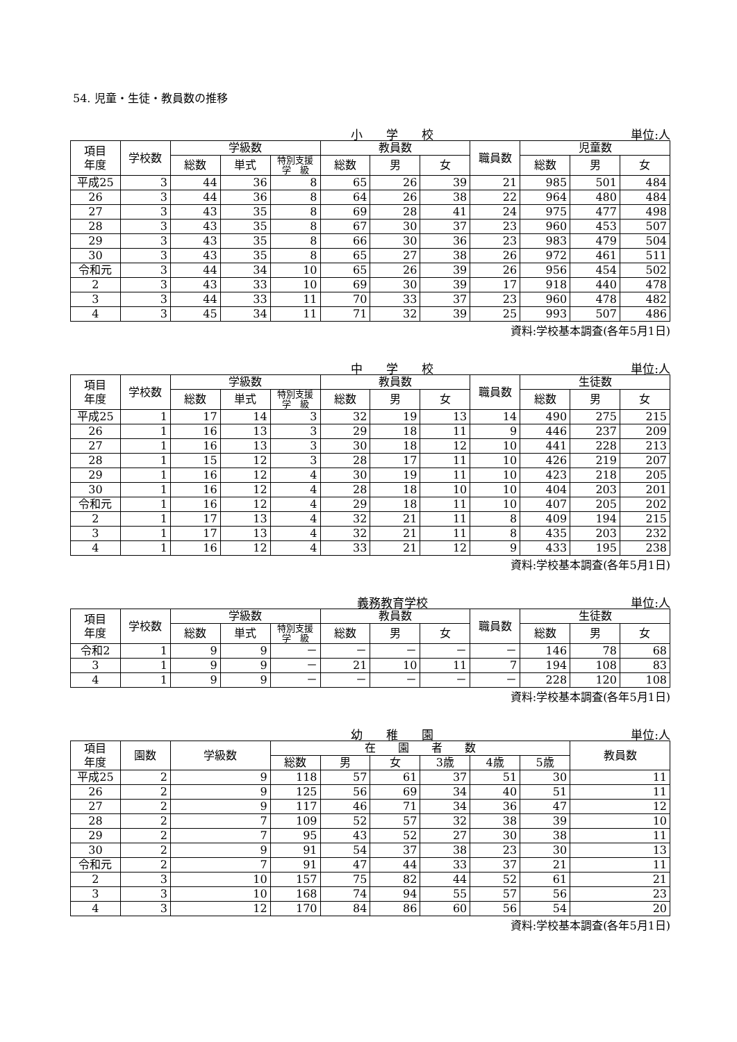54. 児童・生徒・教員数の推移
小　　学　　校 単位:人
| 項目 年度 | 学校数 | 学級数 | | | 教員数 | | | 職員数 | 児童数 | | |
| --- | --- | --- | --- | --- | --- | --- | --- | --- | --- | --- | --- |
| | | 総数 | 単式 | 特別支援 学 級 | 総数 | 男 | 女 | | 総数 | 男 | 女 |
| 平成25 | 3 | 44 | 36 | 8 | 65 | 26 | 39 | 21 | 985 | 501 | 484 |
| 26 | 3 | 44 | 36 | 8 | 64 | 26 | 38 | 22 | 964 | 480 | 484 |
| 27 | 3 | 43 | 35 | 8 | 69 | 28 | 41 | 24 | 975 | 477 | 498 |
| 28 | 3 | 43 | 35 | 8 | 67 | 30 | 37 | 23 | 960 | 453 | 507 |
| 29 | 3 | 43 | 35 | 8 | 66 | 30 | 36 | 23 | 983 | 479 | 504 |
| 30 | 3 | 43 | 35 | 8 | 65 | 27 | 38 | 26 | 972 | 461 | 511 |
| 令和元 | 3 | 44 | 34 | 10 | 65 | 26 | 39 | 26 | 956 | 454 | 502 |
| 2 | 3 | 43 | 33 | 10 | 69 | 30 | 39 | 17 | 918 | 440 | 478 |
| 3 | 3 | 44 | 33 | 11 | 70 | 33 | 37 | 23 | 960 | 478 | 482 |
| 4 | 3 | 45 | 34 | 11 | 71 | 32 | 39 | 25 | 993 | 507 | 486 |
資料:学校基本調査(各年5月1日)
中　　学　　校 単位:人
| 項目 年度 | 学校数 | 学級数 | | | 教員数 | | | 職員数 | 生徒数 | | |
| --- | --- | --- | --- | --- | --- | --- | --- | --- | --- | --- | --- |
| | | 総数 | 単式 | 特別支援 学 級 | 総数 | 男 | 女 | | 総数 | 男 | 女 |
| 平成25 | 1 | 17 | 14 | 3 | 32 | 19 | 13 | 14 | 490 | 275 | 215 |
| 26 | 1 | 16 | 13 | 3 | 29 | 18 | 11 | 9 | 446 | 237 | 209 |
| 27 | 1 | 16 | 13 | 3 | 30 | 18 | 12 | 10 | 441 | 228 | 213 |
| 28 | 1 | 15 | 12 | 3 | 28 | 17 | 11 | 10 | 426 | 219 | 207 |
| 29 | 1 | 16 | 12 | 4 | 30 | 19 | 11 | 10 | 423 | 218 | 205 |
| 30 | 1 | 16 | 12 | 4 | 28 | 18 | 10 | 10 | 404 | 203 | 201 |
| 令和元 | 1 | 16 | 12 | 4 | 29 | 18 | 11 | 10 | 407 | 205 | 202 |
| 2 | 1 | 17 | 13 | 4 | 32 | 21 | 11 | 8 | 409 | 194 | 215 |
| 3 | 1 | 17 | 13 | 4 | 32 | 21 | 11 | 8 | 435 | 203 | 232 |
| 4 | 1 | 16 | 12 | 4 | 33 | 21 | 12 | 9 | 433 | 195 | 238 |
資料:学校基本調査(各年5月1日)
義務教育学校 単位:人
| 項目 年度 | 学校数 | 学級数 | | | 教員数 | | | 職員数 | 生徒数 | | |
| --- | --- | --- | --- | --- | --- | --- | --- | --- | --- | --- | --- |
| | | 総数 | 単式 | 特別支援 学 級 | 総数 | 男 | 女 | | 総数 | 男 | 女 |
| 令和2 | 1 | 9 | 9 | － | － | － | － | － | 146 | 78 | 68 |
| 3 | 1 | 9 | 9 | － | 21 | 10 | 11 | 7 | 194 | 108 | 83 |
| 4 | 1 | 9 | 9 | － | － | － | － | － | 228 | 120 | 108 |
資料:学校基本調査(各年5月1日)
幼　　稚　　園 単位:人
| 項目 年度 | 園数 | 学級数 | 在 園 者 数 | | | | | | 教員数 |
| --- | --- | --- | --- | --- | --- | --- | --- | --- | --- |
| | | | 総数 | 男 | 女 | 3歳 | 4歳 | 5歳 | |
| 平成25 | 2 | 9 | 118 | 57 | 61 | 37 | 51 | 30 | 11 |
| 26 | 2 | 9 | 125 | 56 | 69 | 34 | 40 | 51 | 11 |
| 27 | 2 | 9 | 117 | 46 | 71 | 34 | 36 | 47 | 12 |
| 28 | 2 | 7 | 109 | 52 | 57 | 32 | 38 | 39 | 10 |
| 29 | 2 | 7 | 95 | 43 | 52 | 27 | 30 | 38 | 11 |
| 30 | 2 | 9 | 91 | 54 | 37 | 38 | 23 | 30 | 13 |
| 令和元 | 2 | 7 | 91 | 47 | 44 | 33 | 37 | 21 | 11 |
| 2 | 3 | 10 | 157 | 75 | 82 | 44 | 52 | 61 | 21 |
| 3 | 3 | 10 | 168 | 74 | 94 | 55 | 57 | 56 | 23 |
| 4 | 3 | 12 | 170 | 84 | 86 | 60 | 56 | 54 | 20 |
資料:学校基本調査(各年5月1日)